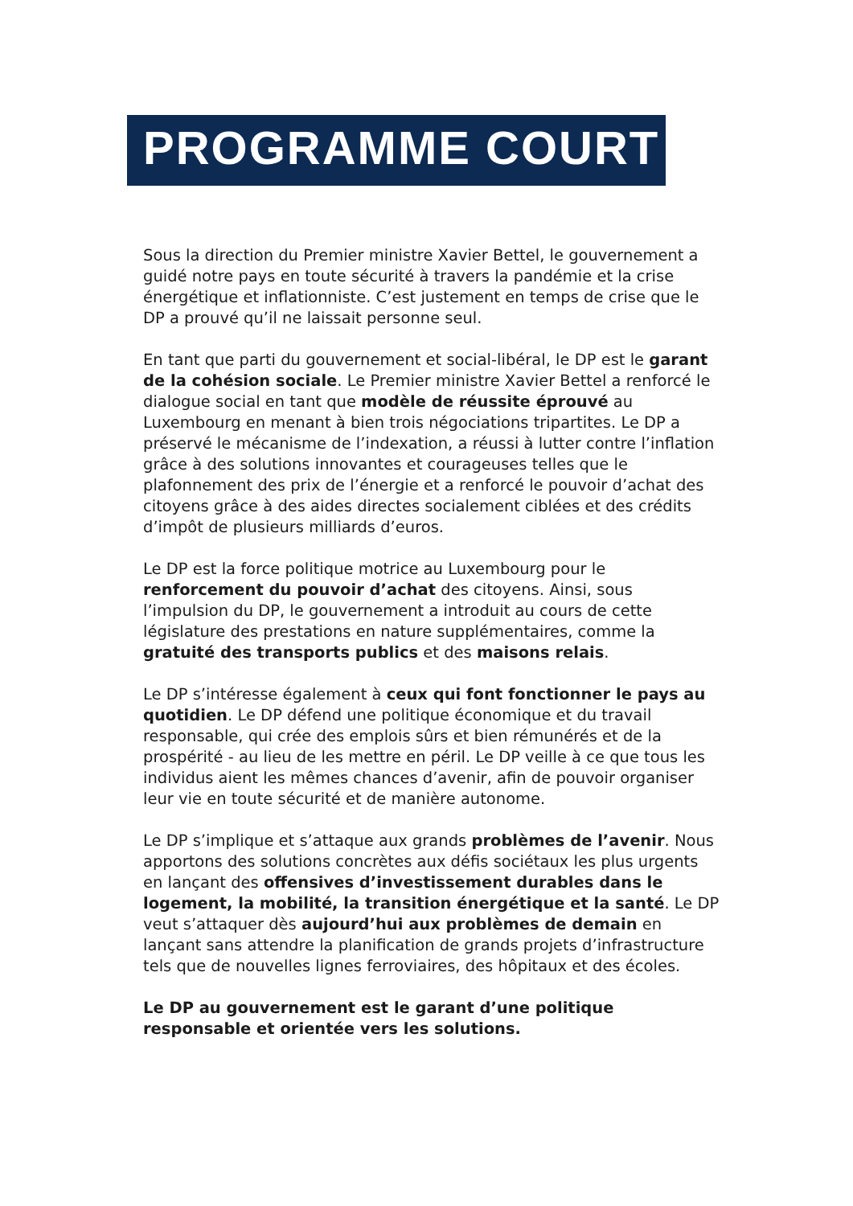PROGRAMME COURT
Sous la direction du Premier ministre Xavier Bettel, le gouvernement a guidé notre pays en toute sécurité à travers la pandémie et la crise énergétique et inflationniste. C’est justement en temps de crise que le DP a prouvé qu’il ne laissait personne seul.
En tant que parti du gouvernement et social-libéral, le DP est le garant de la cohésion sociale. Le Premier ministre Xavier Bettel a renforcé le dialogue social en tant que modèle de réussite éprouvé au Luxembourg en menant à bien trois négociations tripartites. Le DP a préservé le mécanisme de l’indexation, a réussi à lutter contre l’inflation grâce à des solutions innovantes et courageuses telles que le plafonnement des prix de l’énergie et a renforcé le pouvoir d’achat des citoyens grâce à des aides directes socialement ciblées et des crédits d’impôt de plusieurs milliards d’euros.
Le DP est la force politique motrice au Luxembourg pour le renforcement du pouvoir d’achat des citoyens. Ainsi, sous l’impulsion du DP, le gouvernement a introduit au cours de cette législature des prestations en nature supplémentaires, comme la gratuité des transports publics et des maisons relais.
Le DP s’intéresse également à ceux qui font fonctionner le pays au quotidien. Le DP défend une politique économique et du travail responsable, qui crée des emplois sûrs et bien rémunérés et de la prospérité - au lieu de les mettre en péril. Le DP veille à ce que tous les individus aient les mêmes chances d’avenir, afin de pouvoir organiser leur vie en toute sécurité et de manière autonome.
Le DP s’implique et s’attaque aux grands problèmes de l’avenir. Nous apportons des solutions concrètes aux défis sociétaux les plus urgents en lançant des offensives d’investissement durables dans le logement, la mobilité, la transition énergétique et la santé. Le DP veut s’attaquer dès aujourd’hui aux problèmes de demain en lançant sans attendre la planification de grands projets d’infrastructure tels que de nouvelles lignes ferroviaires, des hôpitaux et des écoles.
Le DP au gouvernement est le garant d’une politique responsable et orientée vers les solutions.